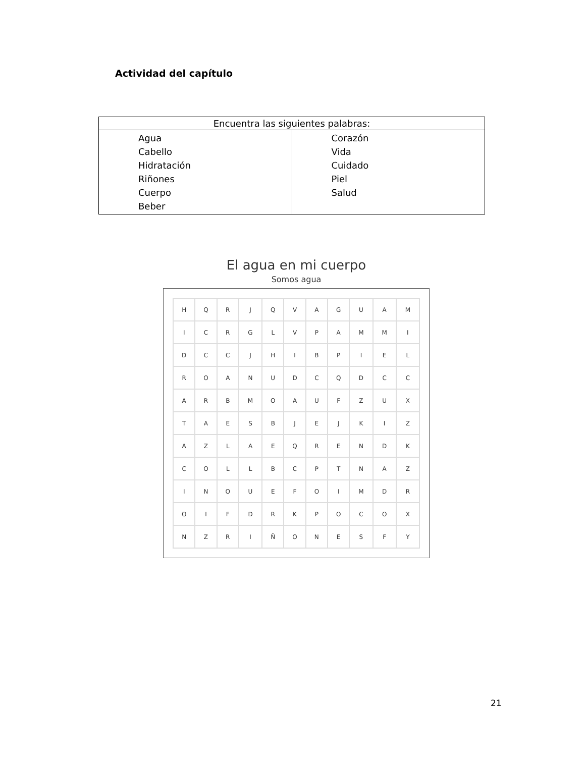Actividad del capítulo
| Encuentra las siguientes palabras: | |
| --- | --- |
| Agua Cabello Hidratación Riñones Cuerpo Beber | Corazón Vida Cuidado Piel Salud |
El agua en mi cuerpo
Somos agua
| H | Q | R | J | Q | V | A | G | U | A | M |
| I | C | R | G | L | V | P | A | M | M | I |
| D | C | C | J | H | I | B | P | I | E | L |
| R | O | A | N | U | D | C | Q | D | C | C |
| A | R | B | M | O | A | U | F | Z | U | X |
| T | A | E | S | B | J | E | J | K | I | Z |
| A | Z | L | A | E | Q | R | E | N | D | K |
| C | O | L | L | B | C | P | T | N | A | Z |
| I | N | O | U | E | F | O | I | M | D | R |
| O | I | F | D | R | K | P | O | C | O | X |
| N | Z | R | I | Ñ | O | N | E | S | F | Y |
21